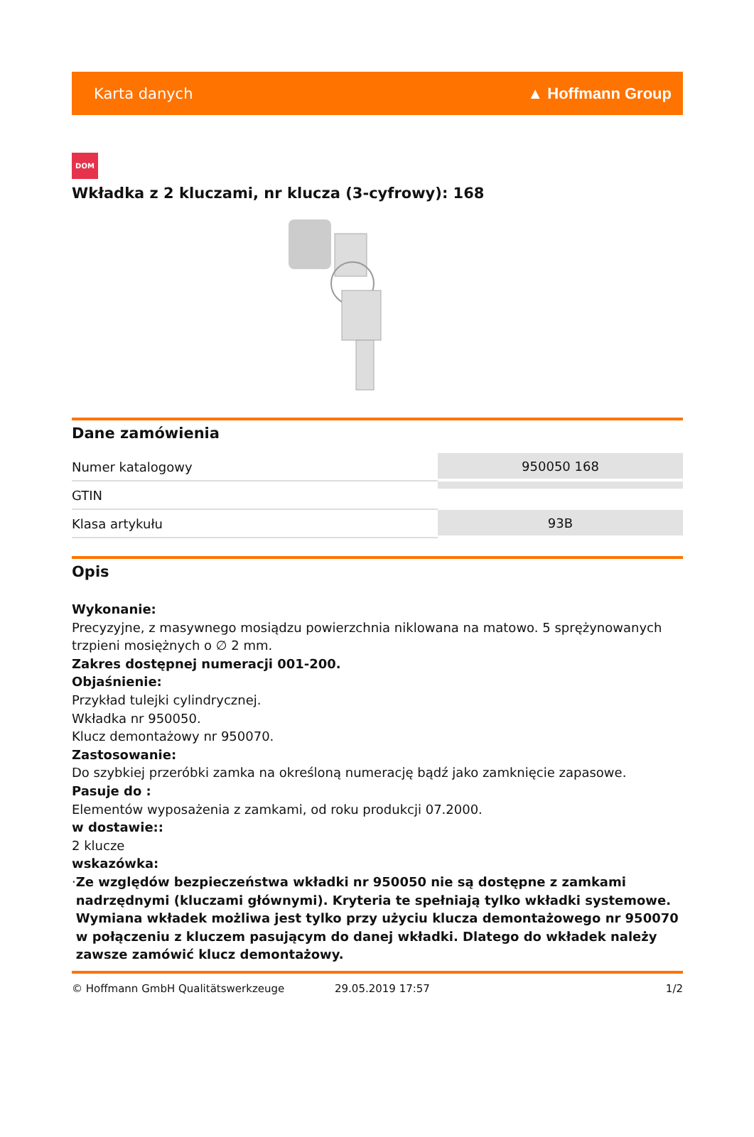Karta danych ▲ Hoffmann Group
DOM
Wkładka z 2 kluczami, nr klucza (3-cyfrowy): 168
Dane zamówienia
| Numer katalogowy | 950050 168 |
| GTIN | |
| Klasa artykułu | 93B |
Opis
Wykonanie:
Precyzyjne, z masywnego mosiądzu powierzchnia niklowana na matowo. 5 sprężynowanych trzpieni mosiężnych o ∅ 2 mm.
Zakres dostępnej numeracji 001-200.
Objaśnienie:
Przykład tulejki cylindrycznej.
Wkładka nr 950050.
Klucz demontażowy nr 950070.
Zastosowanie:
Do szybkiej przeróbki zamka na określoną numerację bądź jako zamknięcie zapasowe.
Pasuje do :
Elementów wyposażenia z zamkami, od roku produkcji 07.2000.
w dostawie::
2 klucze
wskazówka:
· Ze względów bezpieczeństwa wkładki nr 950050 nie są dostępne z zamkami nadrzędnymi (kluczami głównymi). Kryteria te spełniają tylko wkładki systemowe. Wymiana wkładek możliwa jest tylko przy użyciu klucza demontażowego nr 950070 w połączeniu z kluczem pasującym do danej wkładki. Dlatego do wkładek należy zawsze zamówić klucz demontażowy.
© Hoffmann GmbH Qualitätswerkzeuge 29.05.2019 17:57 1/2